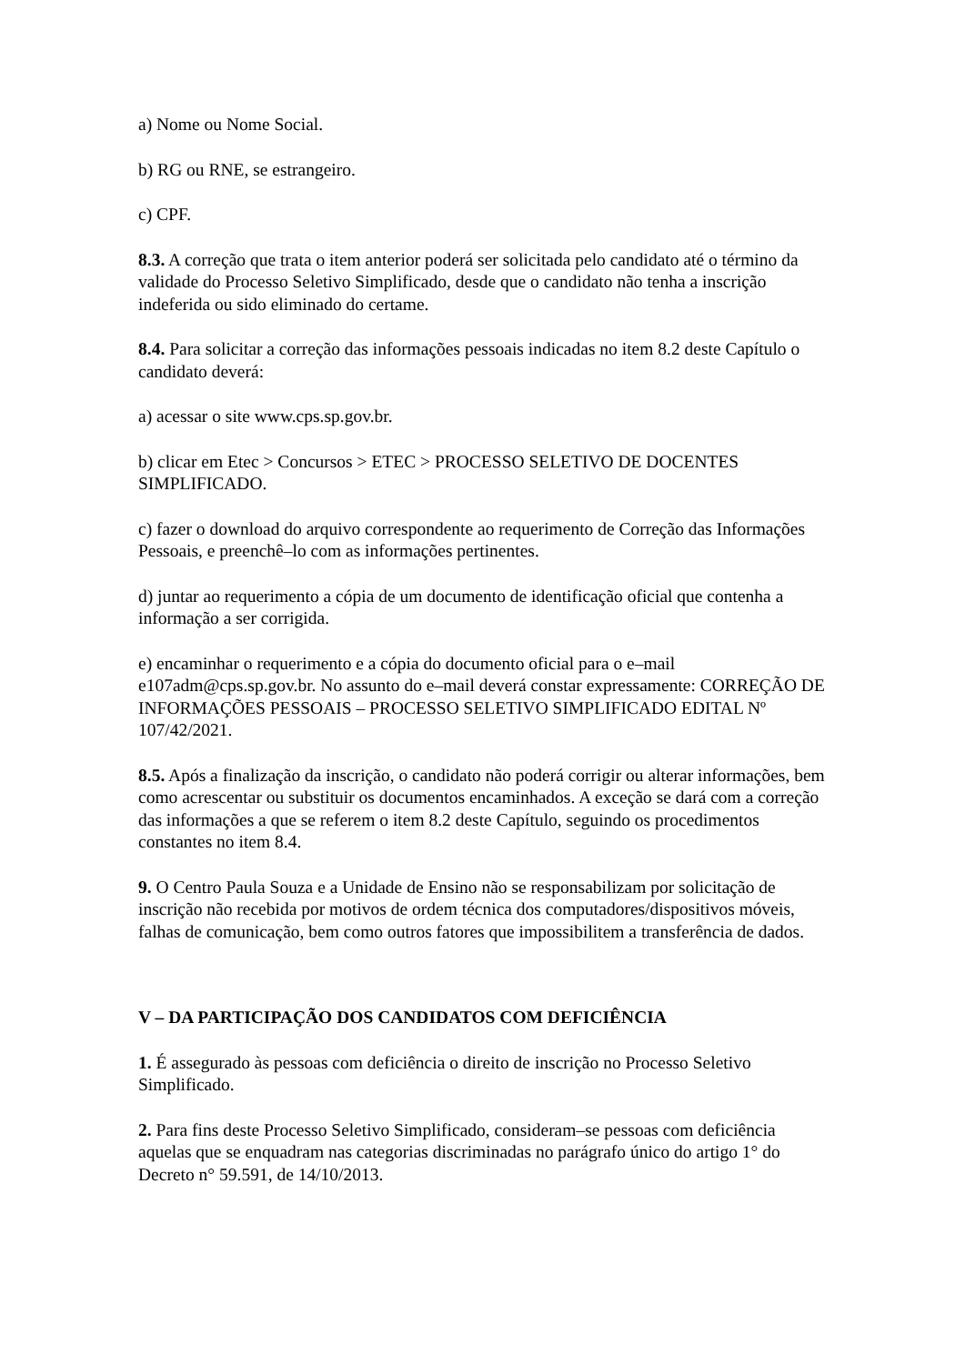a) Nome ou Nome Social.
b) RG ou RNE, se estrangeiro.
c) CPF.
8.3. A correção que trata o item anterior poderá ser solicitada pelo candidato até o término da validade do Processo Seletivo Simplificado, desde que o candidato não tenha a inscrição indeferida ou sido eliminado do certame.
8.4. Para solicitar a correção das informações pessoais indicadas no item 8.2 deste Capítulo o candidato deverá:
a) acessar o site www.cps.sp.gov.br.
b) clicar em Etec > Concursos > ETEC > PROCESSO SELETIVO DE DOCENTES SIMPLIFICADO.
c) fazer o download do arquivo correspondente ao requerimento de Correção das Informações Pessoais, e preenchê–lo com as informações pertinentes.
d) juntar ao requerimento a cópia de um documento de identificação oficial que contenha a informação a ser corrigida.
e) encaminhar o requerimento e a cópia do documento oficial para o e–mail e107adm@cps.sp.gov.br. No assunto do e–mail deverá constar expressamente: CORREÇÃO DE INFORMAÇÕES PESSOAIS – PROCESSO SELETIVO SIMPLIFICADO EDITAL Nº 107/42/2021.
8.5. Após a finalização da inscrição, o candidato não poderá corrigir ou alterar informações, bem como acrescentar ou substituir os documentos encaminhados. A exceção se dará com a correção das informações a que se referem o item 8.2 deste Capítulo, seguindo os procedimentos constantes no item 8.4.
9. O Centro Paula Souza e a Unidade de Ensino não se responsabilizam por solicitação de inscrição não recebida por motivos de ordem técnica dos computadores/dispositivos móveis, falhas de comunicação, bem como outros fatores que impossibilitem a transferência de dados.
V – DA PARTICIPAÇÃO DOS CANDIDATOS COM DEFICIÊNCIA
1. É assegurado às pessoas com deficiência o direito de inscrição no Processo Seletivo Simplificado.
2. Para fins deste Processo Seletivo Simplificado, consideram–se pessoas com deficiência aquelas que se enquadram nas categorias discriminadas no parágrafo único do artigo 1° do Decreto n° 59.591, de 14/10/2013.